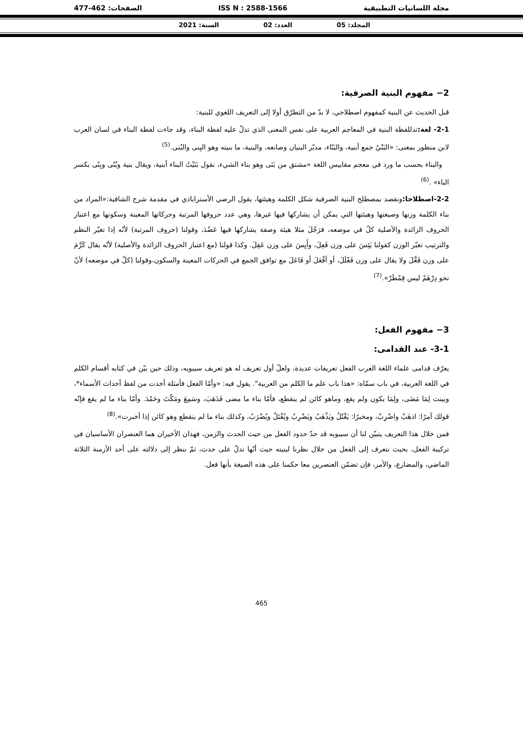مجلة اللسانيات التطبيقية ISS N : 2588-1566 الصفحات: 462-477
المجلد: 05 العدد: 02 السنة: 2021
2− مفهوم البنية الصرفية:
قبل الحديث عن البنية كمفهوم اصطلاحي، لا بدّ من التطرّق أولا إلى التعريف اللغوي للبنية:
2-1- لغة: تدللفظة البنية في المعاجم العربية على نفس المعنى الذي تدلّ عليه لفظة البناء، وقد جاءت لفظة البناء في لسان العرب لابن منظور بمعنى: «البَنْيُ جمع أبنية، والبَنّاء، مدبّر البنيان وصانعه، والبنية، ما بنيته وهو البِنى والبُنى.<sup>(5)</sup>
والبناء بحسب ما ورد في معجم مقاييس اللغة «مشتق من بَنَى وهو بناء الشيء، نقول بَنَيْتُ البناء أبنية، ويقال بنية وبُنًى وبِنًى بكسر الباء» .<sup>(6)</sup>
2-2-اصطلاحا: ونقصد بمصطلح البنية الصرفية شكل الكلمة وهيئتها، يقول الرضي الأستراباذي في مقدمة شرح الشافية:«المراد من بناء الكلمة وزنها وصيغتها وهيئتها التي يمكن أن يشاركها فيها غيرها، وهي عدد حروفها المرتبة وحركاتها المعينة وسكونها مع اعتبار الحروف الزائدة والأصلية كلّ في موضعه، فرَجُلَ مثلا هيئة وصفة يشاركها فيها عَضُدَ، وقولنا (حروف المرتبة) لأنّه إذا تغيّر النظم والترتيب تغيّر الوزن كقولنا يَئِسَ على وزن فَعِلَ، وأَيِسَ على وزن عَفِلَ. وكذا قولنا (مع اعتبار الحروف الزائدة والأصلية) لأنّه يقال كَرَّمَ على وزن فَعَّلَ ولا يقال على وزن فَعْلَلَ، أو أفْعَلَ أو فَاعَلَ مع توافق الجمع في الحركات المعينة والسكون،وقولنا (كلّ في موضعه) لأنّ نحو دِرْهَمْ ليس قِمْطَرْ».<sup>(7)</sup>
3− مفهوم الفعل:
3-1- عند القدامى:
يعرّف قدامى علماء اللغة العرب الفعل تعريفات عديدة، ولعلّ أول تعريف له هو تعريف سيبويه، وذلك حين بيّن في كتابه أقسام الكلم في اللغة العربية، في باب سمّاه: «هذا باب علم ما الكلم من العربية". يقول فيه: «وأمّا الفعل فأمثلة أخذت من لفظ أحداث الأسماء*، وبينت لِمَا مَضَى، ولِمَا يكون ولم يقع، وماهو كائن لم ينقطع، فأمّا بناء ما مضى فَذَهَبَ، وسَمِعَ ومَكُثَ وحَمُدَ. وأمّا بناء ما لم يقع فإنّه قولك آمرًا: اذهَبْ واضْرِبْ، ومخبرًا: يَقْتُلُ ويَذْهَبُ ويَضْرِبُ ويُقْتَلُ ويُضْرَبُ، وكذلك بناء ما لم ينقطع وهو كائن إذا أخبرت».<sup>(8)</sup>
فمن خلال هذا التعريف يتبيّن لنا أن سيبويه قد حدّ حدود الفعل من حيث الحدث والزمن، فهذان الأخيران هما العنصران الأساسيان في تركيبة الفعل، بحيث نتعرف إلى الفعل من خلال نظرنا لبنيته حيث أنّها تدلّ على حدث، ثمّ ننظر إلى دلالته على أحد الأزمنة الثلاثة الماضي، والمضارع، والأمر، فإن تضمّن العنصرين معا حكمنا على هذه الصيغة بأنها فعل.
465